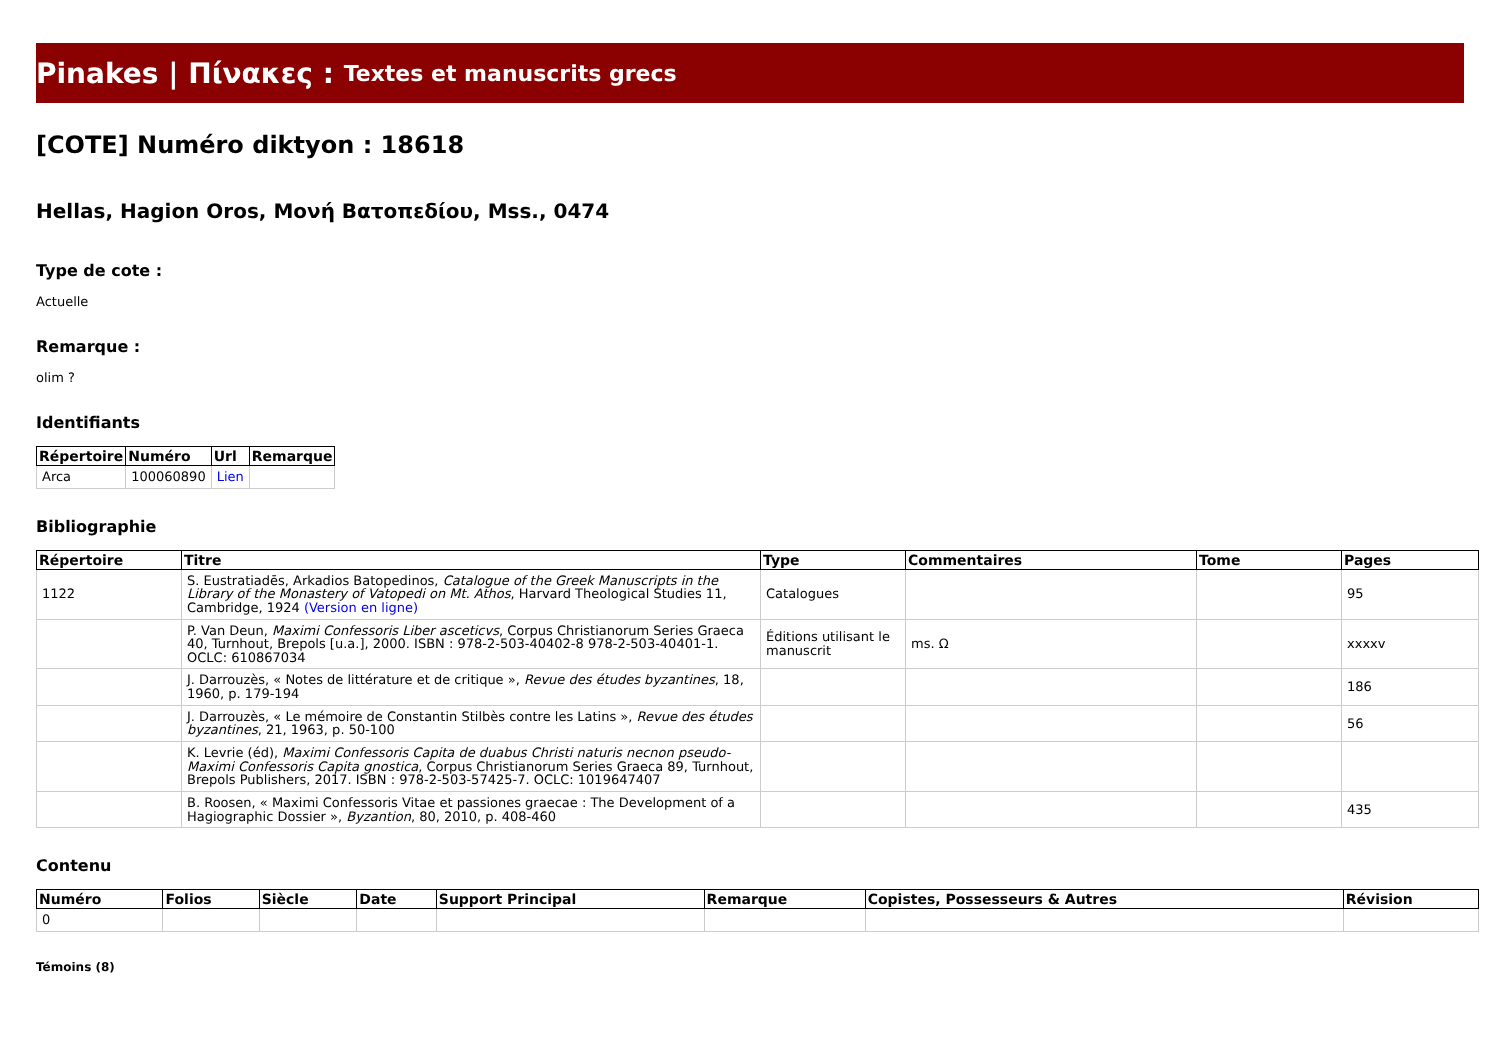Pinakes | Πίνακες : Textes et manuscrits grecs
[COTE] Numéro diktyon : 18618
Hellas, Hagion Oros, Μονή Βατοπεδίου, Mss., 0474
Type de cote :
Actuelle
Remarque :
olim ?
Identifiants
| Répertoire | Numéro | Url | Remarque |
| --- | --- | --- | --- |
| Arca | 100060890 | Lien | |
Bibliographie
| Répertoire | Titre | Type | Commentaires | Tome | Pages |
| --- | --- | --- | --- | --- | --- |
| 1122 | S. Eustratiadēs, Arkadios Batopedinos, Catalogue of the Greek Manuscripts in the Library of the Monastery of Vatopedi on Mt. Athos , Harvard Theological Studies 11, Cambridge, 1924 (Version en ligne) | Catalogues | | | 95 |
| | P. Van Deun, Maximi Confessoris Liber asceticvs , Corpus Christianorum Series Graeca 40, Turnhout, Brepols [u.a.], 2000. ISBN : 978-2-503-40402-8 978-2-503-40401-1. OCLC: 610867034 | Éditions utilisant le manuscrit | ms. Ω | | xxxxv |
| | J. Darrouzès, « Notes de littérature et de critique », Revue des études byzantines , 18, 1960, p. 179-194 | | | | 186 |
| | J. Darrouzès, « Le mémoire de Constantin Stilbès contre les Latins », Revue des études byzantines , 21, 1963, p. 50-100 | | | | 56 |
| | K. Levrie (éd), Maximi Confessoris Capita de duabus Christi naturis necnon pseudo-Maximi Confessoris Capita gnostica , Corpus Christianorum Series Graeca 89, Turnhout, Brepols Publishers, 2017. ISBN : 978-2-503-57425-7. OCLC: 1019647407 | | | | |
| | B. Roosen, « Maximi Confessoris Vitae et passiones graecae : The Development of a Hagiographic Dossier », Byzantion , 80, 2010, p. 408-460 | | | | 435 |
Contenu
| Numéro | Folios | Siècle | Date | Support Principal | Remarque | Copistes, Possesseurs & Autres | Révision |
| --- | --- | --- | --- | --- | --- | --- | --- |
| 0 | | | | | | | |
Témoins (8)